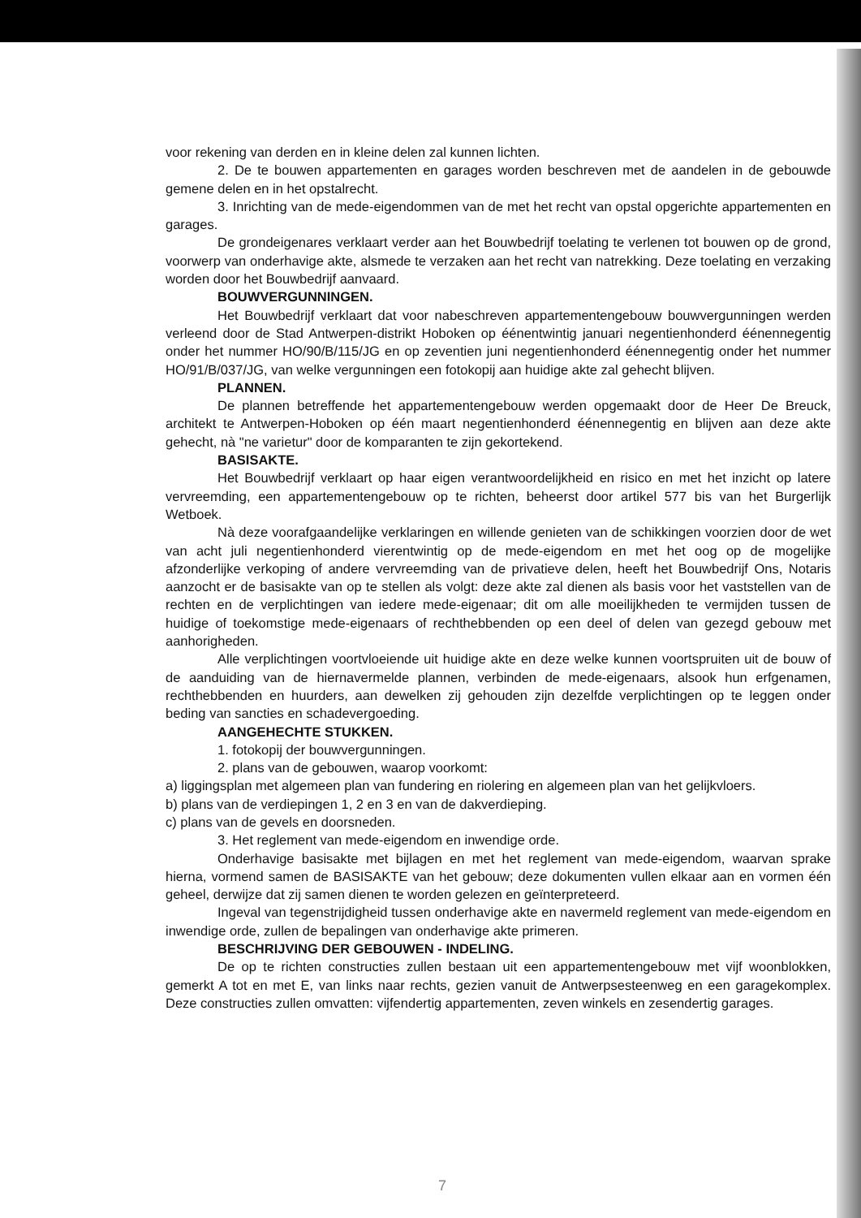voor rekening van derden en in kleine delen zal kunnen lichten.
2. De te bouwen appartementen en garages worden beschreven met de aandelen in de gebouwde gemene delen en in het opstalrecht.
3. Inrichting van de mede-eigendommen van de met het recht van opstal opgerichte appartementen en garages.
De grondeigenares verklaart verder aan het Bouwbedrijf toelating te verlenen tot bouwen op de grond, voorwerp van onderhavige akte, alsmede te verzaken aan het recht van natrekking. Deze toelating en verzaking worden door het Bouwbedrijf aanvaard.
BOUWVERGUNNINGEN.
Het Bouwbedrijf verklaart dat voor nabeschreven appartementengebouw bouwvergunningen werden verleend door de Stad Antwerpen-distrikt Hoboken op éénentwintig januari negentienhonderd éénennegentig onder het nummer HO/90/B/115/JG en op zeventien juni negentienhonderd éénennegentig onder het nummer HO/91/B/037/JG, van welke vergunningen een fotokopij aan huidige akte zal gehecht blijven.
PLANNEN.
De plannen betreffende het appartementengebouw werden opgemaakt door de Heer De Breuck, architekt te Antwerpen-Hoboken op één maart negentienhonderd éénennegentig en blijven aan deze akte gehecht, nà "ne varietur" door de komparanten te zijn gekortekend.
BASISAKTE.
Het Bouwbedrijf verklaart op haar eigen verantwoordelijkheid en risico en met het inzicht op latere vervreemding, een appartementengebouw op te richten, beheerst door artikel 577 bis van het Burgerlijk Wetboek.
Nà deze voorafgaandelijke verklaringen en willende genieten van de schikkingen voorzien door de wet van acht juli negentienhonderd vierentwintig op de mede-eigendom en met het oog op de mogelijke afzonderlijke verkoping of andere vervreemding van de privatieve delen, heeft het Bouwbedrijf Ons, Notaris aanzocht er de basisakte van op te stellen als volgt: deze akte zal dienen als basis voor het vaststellen van de rechten en de verplichtingen van iedere mede-eigenaar; dit om alle moeilijkheden te vermijden tussen de huidige of toekomstige mede-eigenaars of rechthebbenden op een deel of delen van gezegd gebouw met aanhorigheden.
Alle verplichtingen voortvloeiende uit huidige akte en deze welke kunnen voortspruiten uit de bouw of de aanduiding van de hiernavermelde plannen, verbinden de mede-eigenaars, alsook hun erfgenamen, rechthebbenden en huurders, aan dewelken zij gehouden zijn dezelfde verplichtingen op te leggen onder beding van sancties en schadevergoeding.
AANGEHECHTE STUKKEN.
1. fotokopij der bouwvergunningen.
2. plans van de gebouwen, waarop voorkomt:
a) liggingsplan met algemeen plan van fundering en riolering en algemeen plan van het gelijkvloers.
b) plans van de verdiepingen 1, 2 en 3 en van de dakverdieping.
c) plans van de gevels en doorsneden.
3. Het reglement van mede-eigendom en inwendige orde.
Onderhavige basisakte met bijlagen en met het reglement van mede-eigendom, waarvan sprake hierna, vormend samen de BASISAKTE van het gebouw; deze dokumenten vullen elkaar aan en vormen één geheel, derwijze dat zij samen dienen te worden gelezen en geïnterpreteerd.
Ingeval van tegenstrijdigheid tussen onderhavige akte en navermeld reglement van mede-eigendom en inwendige orde, zullen de bepalingen van onderhavige akte primeren.
BESCHRIJVING DER GEBOUWEN - INDELING.
De op te richten constructies zullen bestaan uit een appartementengebouw met vijf woonblokken, gemerkt A tot en met E, van links naar rechts, gezien vanuit de Antwerpsesteenweg en een garagekomplex. Deze constructies zullen omvatten: vijfendertig appartementen, zeven winkels en zesendertig garages.
7